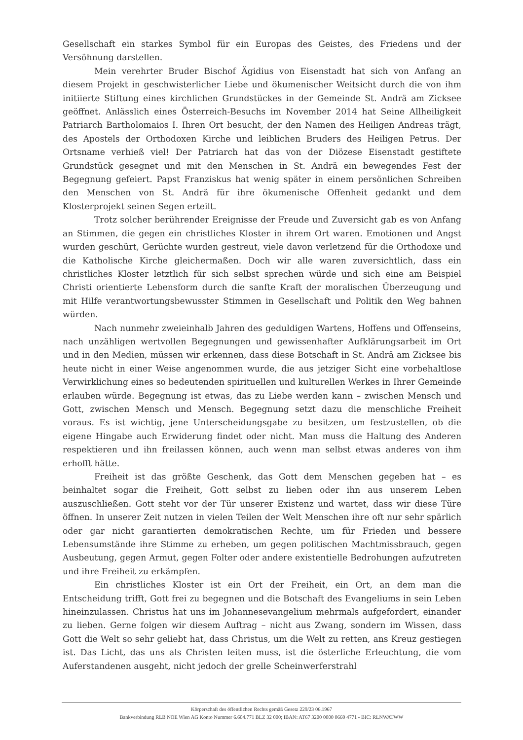Gesellschaft ein starkes Symbol für ein Europas des Geistes, des Friedens und der Versöhnung darstellen.
Mein verehrter Bruder Bischof Ägidius von Eisenstadt hat sich von Anfang an diesem Projekt in geschwisterlicher Liebe und ökumenischer Weitsicht durch die von ihm initiierte Stiftung eines kirchlichen Grundstückes in der Gemeinde St. Andrä am Zicksee geöffnet. Anlässlich eines Österreich-Besuchs im November 2014 hat Seine Allheiligkeit Patriarch Bartholomaios I. Ihren Ort besucht, der den Namen des Heiligen Andreas trägt, des Apostels der Orthodoxen Kirche und leiblichen Bruders des Heiligen Petrus. Der Ortsname verhieß viel! Der Patriarch hat das von der Diözese Eisenstadt gestiftete Grundstück gesegnet und mit den Menschen in St. Andrä ein bewegendes Fest der Begegnung gefeiert. Papst Franziskus hat wenig später in einem persönlichen Schreiben den Menschen von St. Andrä für ihre ökumenische Offenheit gedankt und dem Klosterprojekt seinen Segen erteilt.
Trotz solcher berührender Ereignisse der Freude und Zuversicht gab es von Anfang an Stimmen, die gegen ein christliches Kloster in ihrem Ort waren. Emotionen und Angst wurden geschürt, Gerüchte wurden gestreut, viele davon verletzend für die Orthodoxe und die Katholische Kirche gleichermaßen. Doch wir alle waren zuversichtlich, dass ein christliches Kloster letztlich für sich selbst sprechen würde und sich eine am Beispiel Christi orientierte Lebensform durch die sanfte Kraft der moralischen Überzeugung und mit Hilfe verantwortungsbewusster Stimmen in Gesellschaft und Politik den Weg bahnen würden.
Nach nunmehr zweieinhalb Jahren des geduldigen Wartens, Hoffens und Offenseins, nach unzähligen wertvollen Begegnungen und gewissenhafter Aufklärungsarbeit im Ort und in den Medien, müssen wir erkennen, dass diese Botschaft in St. Andrä am Zicksee bis heute nicht in einer Weise angenommen wurde, die aus jetziger Sicht eine vorbehaltlose Verwirklichung eines so bedeutenden spirituellen und kulturellen Werkes in Ihrer Gemeinde erlauben würde. Begegnung ist etwas, das zu Liebe werden kann – zwischen Mensch und Gott, zwischen Mensch und Mensch. Begegnung setzt dazu die menschliche Freiheit voraus. Es ist wichtig, jene Unterscheidungsgabe zu besitzen, um festzustellen, ob die eigene Hingabe auch Erwiderung findet oder nicht. Man muss die Haltung des Anderen respektieren und ihn freilassen können, auch wenn man selbst etwas anderes von ihm erhofft hätte.
Freiheit ist das größte Geschenk, das Gott dem Menschen gegeben hat – es beinhaltet sogar die Freiheit, Gott selbst zu lieben oder ihn aus unserem Leben auszuschließen. Gott steht vor der Tür unserer Existenz und wartet, dass wir diese Türe öffnen. In unserer Zeit nutzen in vielen Teilen der Welt Menschen ihre oft nur sehr spärlich oder gar nicht garantierten demokratischen Rechte, um für Frieden und bessere Lebensumstände ihre Stimme zu erheben, um gegen politischen Machtmissbrauch, gegen Ausbeutung, gegen Armut, gegen Folter oder andere existentielle Bedrohungen aufzutreten und ihre Freiheit zu erkämpfen.
Ein christliches Kloster ist ein Ort der Freiheit, ein Ort, an dem man die Entscheidung trifft, Gott frei zu begegnen und die Botschaft des Evangeliums in sein Leben hineinzulassen. Christus hat uns im Johannesevangelium mehrmals aufgefordert, einander zu lieben. Gerne folgen wir diesem Auftrag – nicht aus Zwang, sondern im Wissen, dass Gott die Welt so sehr geliebt hat, dass Christus, um die Welt zu retten, ans Kreuz gestiegen ist. Das Licht, das uns als Christen leiten muss, ist die österliche Erleuchtung, die vom Auferstandenen ausgeht, nicht jedoch der grelle Scheinwerferstrahl
Körperschaft des öffentlichen Rechts gemäß Gesetz 229/23 06.1967
Bankverbindung RLB NOE Wien AG Konto Nummer 6.604.771 BLZ 32 000; IBAN: AT67 3200 0000 0660 4771 - BIC: RLNWATWW